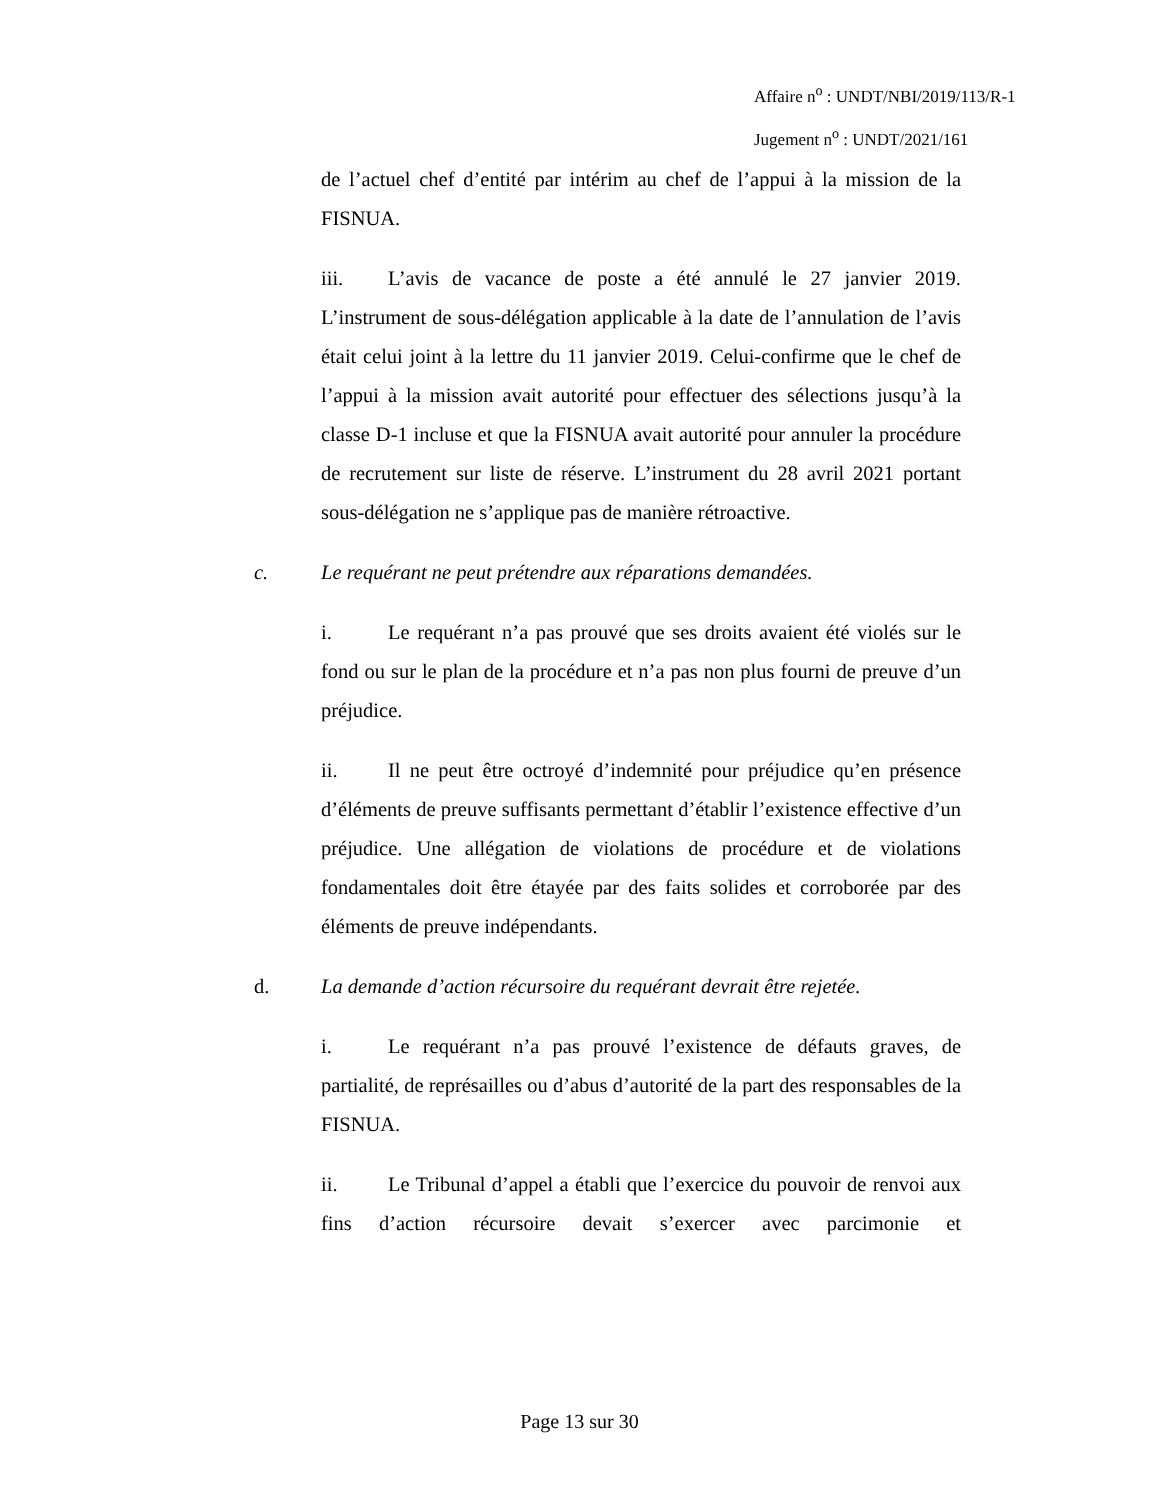Affaire n<sup>o</sup> : UNDT/NBI/2019/113/R-1
Jugement n<sup>o</sup> : UNDT/2021/161
de l’actuel chef d’entité par intérim au chef de l’appui à la mission de la FISNUA.
iii. L’avis de vacance de poste a été annulé le 27 janvier 2019. L’instrument de sous-délégation applicable à la date de l’annulation de l’avis était celui joint à la lettre du 11 janvier 2019. Celui-confirme que le chef de l’appui à la mission avait autorité pour effectuer des sélections jusqu’à la classe D-1 incluse et que la FISNUA avait autorité pour annuler la procédure de recrutement sur liste de réserve. L’instrument du 28 avril 2021 portant sous-délégation ne s’applique pas de manière rétroactive.
c. Le requérant ne peut prétendre aux réparations demandées.
i. Le requérant n’a pas prouvé que ses droits avaient été violés sur le fond ou sur le plan de la procédure et n’a pas non plus fourni de preuve d’un préjudice.
ii. Il ne peut être octroyé d’indemnité pour préjudice qu’en présence d’éléments de preuve suffisants permettant d’établir l’existence effective d’un préjudice. Une allégation de violations de procédure et de violations fondamentales doit être étayée par des faits solides et corroborée par des éléments de preuve indépendants.
d. La demande d’action récursoire du requérant devrait être rejetée.
i. Le requérant n’a pas prouvé l’existence de défauts graves, de partialité, de représailles ou d’abus d’autorité de la part des responsables de la FISNUA.
ii. Le Tribunal d’appel a établi que l’exercice du pouvoir de renvoi aux fins d’action récursoire devait s’exercer avec parcimonie et
Page 13 sur 30